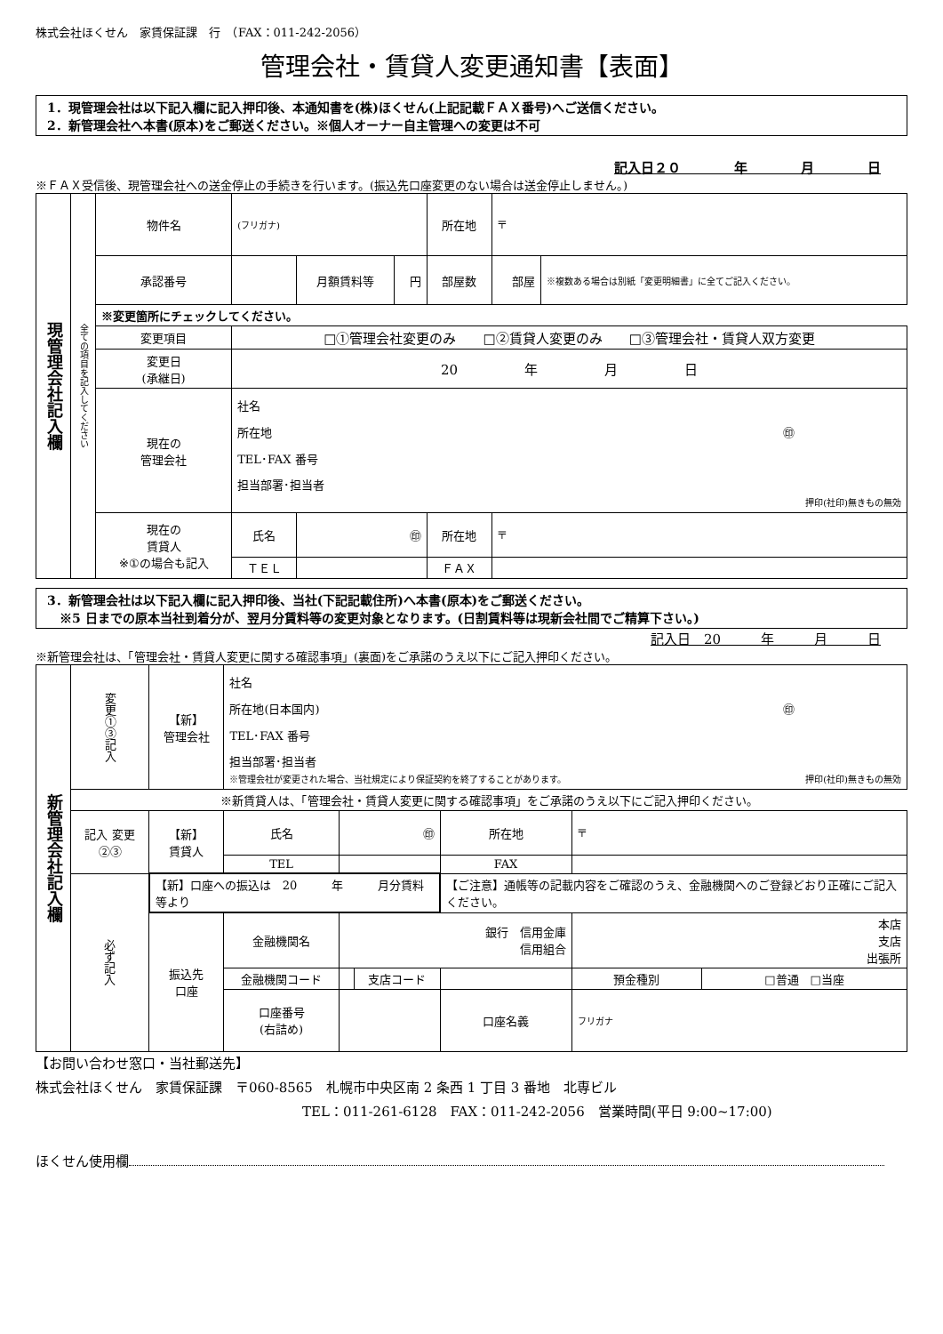株式会社ほくせん　家賃保証課　行　（FAX：011-242-2056）
管理会社・賃貸人変更通知書【表面】
1．現管理会社は以下記入欄に記入押印後、本通知書を(株)ほくせん(上記記載ＦＡＸ番号)へご送信ください。
2．新管理会社へ本書(原本)をご郵送ください。※個人オーナー自主管理への変更は不可
記入日２０　　　　年　　　　月　　　　日
※ＦＡＸ受信後、現管理会社への送金停止の手続きを行います。(振込先口座変更のない場合は送金停止しません。)
| 現管理会社記入欄 | 全ての項目を記入してください | 物件名 | (フリガナ) | | | 所在地 | 〒 | |
| | | 承認番号 | | 月額賃料等 | 円 | 部屋数 | 部屋 | ※複数ある場合は別紙「変更明細書」に全てご記入ください。 |
| | | ※変更箇所にチェックしてください。 | | | | | | |
| | | 変更項目 | □①管理会社変更のみ □②賃貸人変更のみ □③管理会社・賃貸人双方変更 | | | | | |
| | | 変更日 (承継日) | 20 年 月 日 | | | | | |
| | | 現在の 管理会社 | 社名 所在地 ㊞ TEL･FAX 番号 担当部署･担当者 押印(社印)無きもの無効 | | | | | |
| | | 現在の 賃貸人 ※①の場合も記入 | 氏名 | ㊞ | | 所在地 | 〒 | |
| | | | ＴＥＬ | | | ＦＡＸ | | |
3．新管理会社は以下記入欄に記入押印後、当社(下記記載住所)へ本書(原本)をご郵送ください。
　※5 日までの原本当社到着分が、翌月分賃料等の変更対象となります。(日割賃料等は現新会社間でご精算下さい。)
記入日　20　　　年　　　月　　　日
※新管理会社は、「管理会社・賃貸人変更に関する確認事項」(裏面)をご承諾のうえ以下にご記入押印ください。
| 新管理会社記入欄 | 変更①③記入 | 【新】 管理会社 | 社名 所在地(日本国内) ㊞ TEL･FAX 番号 担当部署･担当者 ※管理会社が変更された場合、当社規定により保証契約を終了することがあります。 押印(社印)無きもの無効 | | | | | |
| | ※新賃貸人は、「管理会社・賃貸人変更に関する確認事項」をご承諾のうえ以下にご記入押印ください。 | | | | | | | |
| | 記入 変更②③ | 【新】 賃貸人 | 氏名 | ㊞ | | 所在地 | 〒 | |
| | | | TEL | | | FAX | | |
| | 必ず記入 | 【新】口座への振込は 20 年 月分賃料等より | | | | 【ご注意】通帳等の記載内容をご確認のうえ、金融機関へのご登録どおり正確にご記入ください。 | | |
| | | 振込先 口座 | 金融機関名 | 銀行 信用金庫 信用組合 | | | 本店 支店 出張所 | |
| | | | 金融機関コード | | 支店コード | | 預金種別 | □普通 □当座 |
| | | | 口座番号 (右詰め) | | | 口座名義 | フリガナ | |
【お問い合わせ窓口・当社郵送先】
株式会社ほくせん　家賃保証課　〒060-8565　札幌市中央区南 2 条西 1 丁目 3 番地　北専ビル
TEL：011-261-6128　FAX：011-242-2056　営業時間(平日 9:00~17:00)
ほくせん使用欄